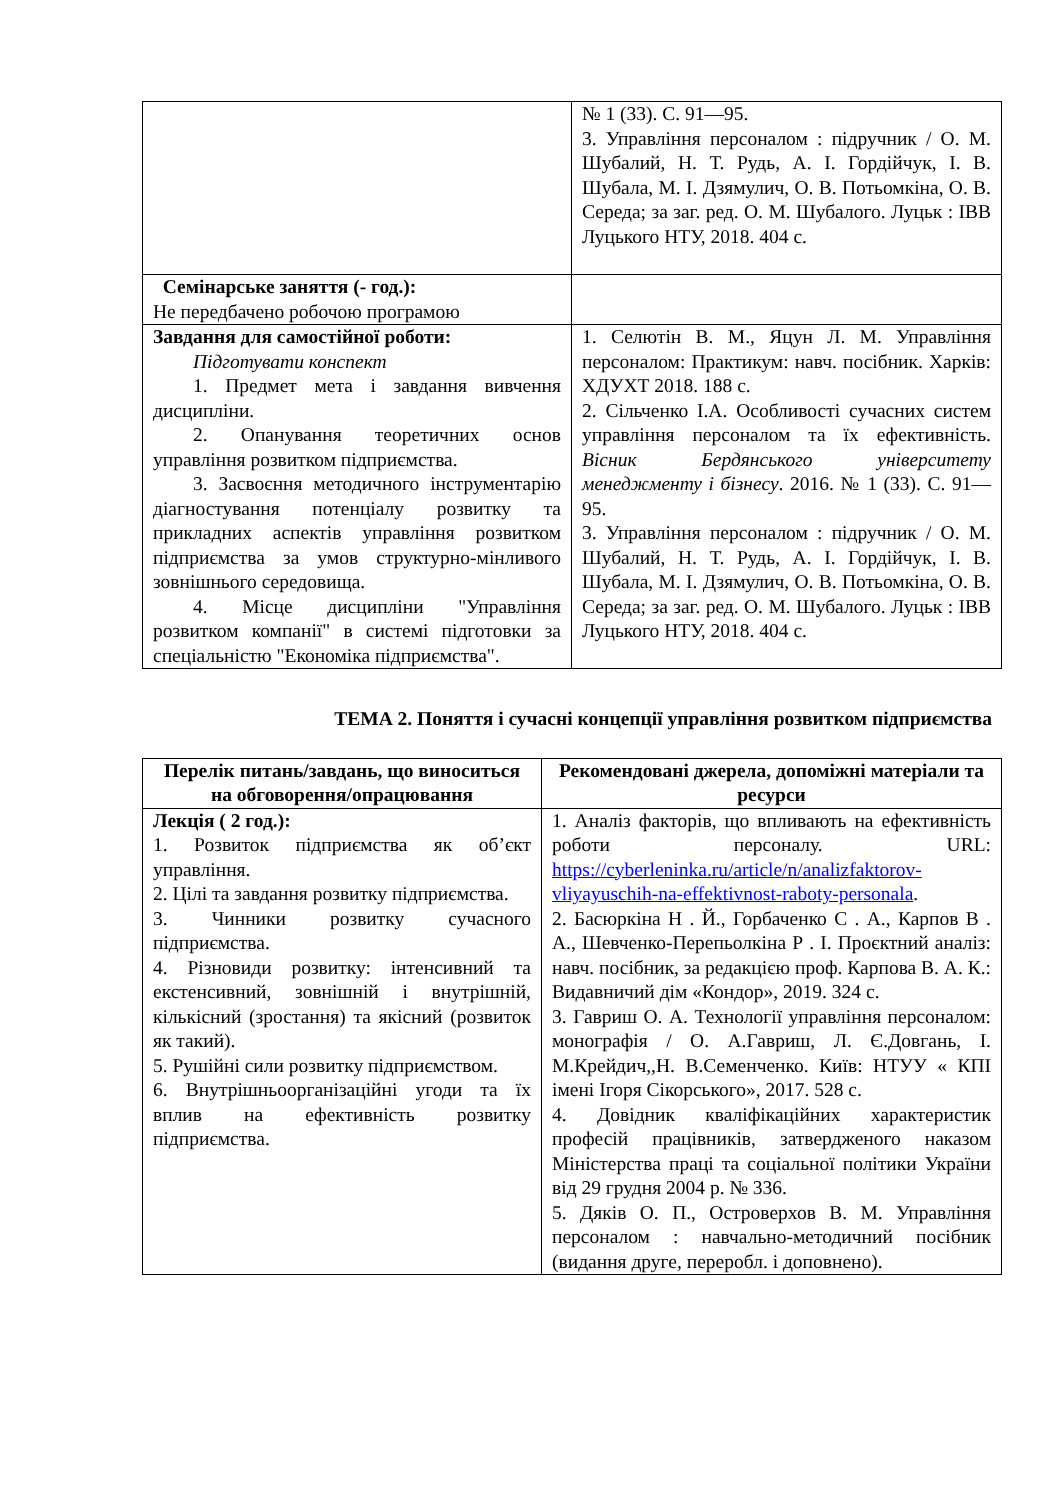| | № 1 (33). С. 91—95. 3. Управління персоналом : підручник / О. М. Шубалий, Н. Т. Рудь, А. І. Гордійчук, І. В. Шубала, М. І. Дзямулич, О. В. Потьомкіна, О. В. Середа; за заг. ред. О. М. Шубалого. Луцьк : ІВВ Луцького НТУ, 2018. 404 с. |
| Семінарське заняття (- год.): Не передбачено робочою програмою | |
| Завдання для самостійної роботи: Підготувати конспект 1. Предмет мета і завдання вивчення дисципліни. 2. Опанування теоретичних основ управління розвитком підприємства. 3. Засвоєння методичного інструментарію діагностування потенціалу розвитку та прикладних аспектів управління розвитком підприємства за умов структурно-мінливого зовнішнього середовища. 4. Місце дисципліни "Управління розвитком компанії" в системі підготовки за спеціальністю "Економіка підприємства". | 1. Селютін В. М., Яцун Л. М. Управління персоналом: Практикум: навч. посібник. Харків: ХДУХТ 2018. 188 с. 2. Сільченко І.А. Особливості сучасних систем управління персоналом та їх ефективність. Вісник Бердянського університету менеджменту і бізнесу . 2016. № 1 (33). С. 91—95. 3. Управління персоналом : підручник / О. М. Шубалий, Н. Т. Рудь, А. І. Гордійчук, І. В. Шубала, М. І. Дзямулич, О. В. Потьомкіна, О. В. Середа; за заг. ред. О. М. Шубалого. Луцьк : ІВВ Луцького НТУ, 2018. 404 с. |
ТЕМА 2. Поняття і сучасні концепції управління розвитком підприємства
| Перелік питань/завдань, що виноситься на обговорення/опрацювання | Рекомендовані джерела, допоміжні матеріали та ресурси |
| --- | --- |
| Лекція ( 2 год.): 1. Розвиток підприємства як об’єкт управління. 2. Цілі та завдання розвитку підприємства. 3. Чинники розвитку сучасного підприємства. 4. Різновиди розвитку: інтенсивний та екстенсивний, зовнішній і внутрішній, кількісний (зростання) та якісний (розвиток як такий). 5. Рушійні сили розвитку підприємством. 6. Внутрішньоорганізаційні угоди та їх вплив на ефективність розвитку підприємства. | 1. Аналіз факторів, що впливають на ефективність роботи персоналу. URL: https://cyberleninka.ru/article/n/analizfaktorov-vliyayuschih-na-effektivnost-raboty-personala . 2. Басюркіна Н . Й., Горбаченко С . А., Карпов В . А., Шевченко-Перепьолкіна Р . І. Проєктний аналіз: навч. посібник, за редакцією проф. Карпова В. А. К.: Видавничий дім «Кондор», 2019. 324 с. 3. Гавриш О. А. Технології управління персоналом: монографія / О. А.Гавриш, Л. Є.Довгань, І. М.Крейдич,,Н. В.Семенченко. Київ: НТУУ « КПІ імені Ігоря Сікорського», 2017. 528 с. 4. Довідник кваліфікаційних характеристик професій працівників, затвердженого наказом Міністерства праці та соціальної політики України від 29 грудня 2004 р. № 336. 5. Дяків О. П., Островерхов В. М. Управління персоналом : навчально-методичний посібник (видання друге, переробл. і доповнено). |